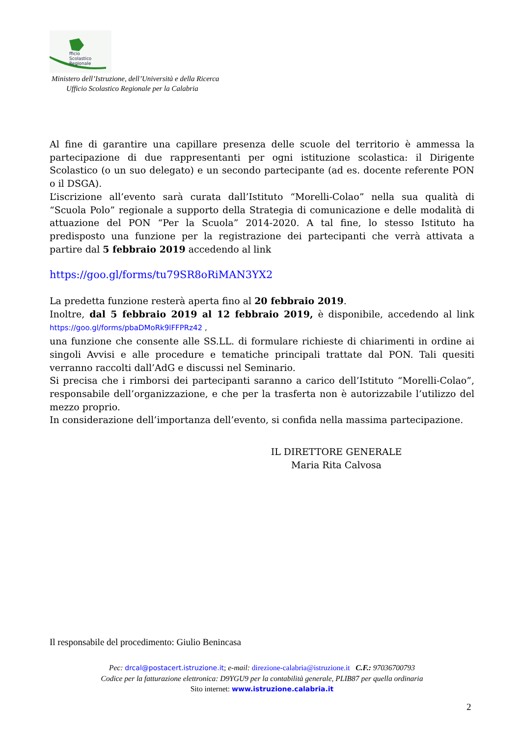fficio
Scolastico
Regionale
Ministero dell’Istruzione, dell’Università e della Ricerca
Ufficio Scolastico Regionale per la Calabria
Al fine di garantire una capillare presenza delle scuole del territorio è ammessa la partecipazione di due rappresentanti per ogni istituzione scolastica: il Dirigente Scolastico (o un suo delegato) e un secondo partecipante (ad es. docente referente PON o il DSGA).
L’iscrizione all’evento sarà curata dall’Istituto “Morelli-Colao” nella sua qualità di “Scuola Polo” regionale a supporto della Strategia di comunicazione e delle modalità di attuazione del PON “Per la Scuola” 2014-2020. A tal fine, lo stesso Istituto ha predisposto una funzione per la registrazione dei partecipanti che verrà attivata a partire dal 5 febbraio 2019 accedendo al link
https://goo.gl/forms/tu79SR8oRiMAN3YX2
La predetta funzione resterà aperta fino al 20 febbraio 2019.
Inoltre, dal 5 febbraio 2019 al 12 febbraio 2019, è disponibile, accedendo al link https://goo.gl/forms/pbaDMoRk9lFFPRz42 ,
una funzione che consente alle SS.LL. di formulare richieste di chiarimenti in ordine ai singoli Avvisi e alle procedure e tematiche principali trattate dal PON. Tali quesiti verranno raccolti dall’AdG e discussi nel Seminario.
Si precisa che i rimborsi dei partecipanti saranno a carico dell’Istituto “Morelli-Colao”, responsabile dell’organizzazione, e che per la trasferta non è autorizzabile l’utilizzo del mezzo proprio.
In considerazione dell’importanza dell’evento, si confida nella massima partecipazione.
IL DIRETTORE GENERALE
Maria Rita Calvosa
Il responsabile del procedimento: Giulio Benincasa
Pec: drcal@postacert.istruzione.it; e-mail: direzione-calabria@istruzione.it C.F.: 97036700793
Codice per la fatturazione elettronica: D9YGU9 per la contabilità generale, PLIB87 per quella ordinaria
Sito internet: www.istruzione.calabria.it
2